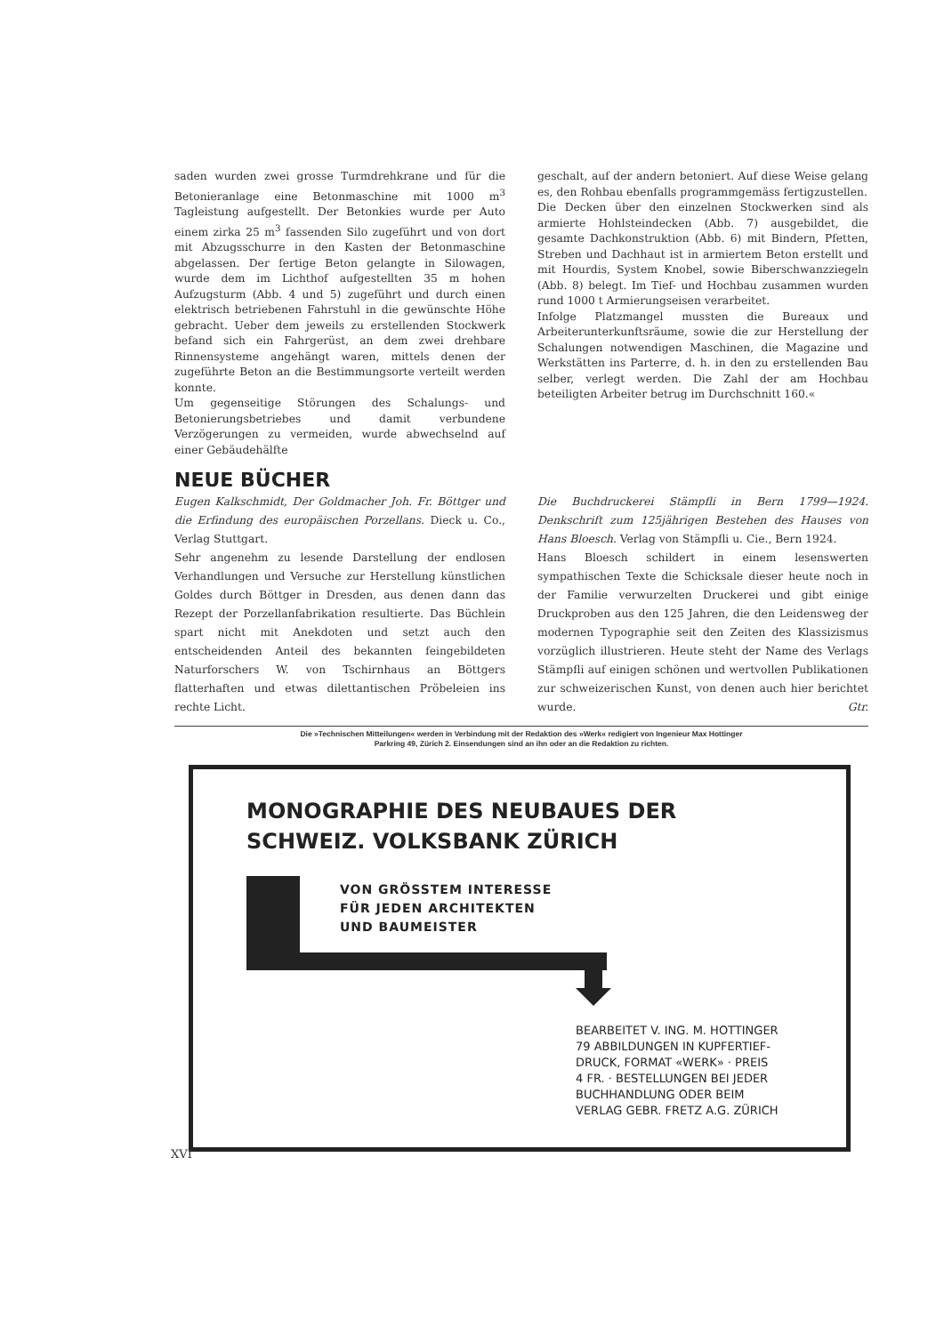saden wurden zwei grosse Turmdrehkrane und für die Betonieranlage eine Betonmaschine mit 1000 m<sup>3</sup> Tagleistung aufgestellt. Der Betonkies wurde per Auto einem zirka 25 m<sup>3</sup> fassenden Silo zugeführt und von dort mit Abzugsschurre in den Kasten der Betonmaschine abgelassen. Der fertige Beton gelangte in Silowagen, wurde dem im Lichthof aufgestellten 35 m hohen Aufzugsturm (Abb. 4 und 5) zugeführt und durch einen elektrisch betriebenen Fahrstuhl in die gewünschte Höhe gebracht. Ueber dem jeweils zu erstellenden Stockwerk befand sich ein Fahrgerüst, an dem zwei drehbare Rinnensysteme angehängt waren, mittels denen der zugeführte Beton an die Bestimmungsorte verteilt werden konnte.
Um gegenseitige Störungen des Schalungs- und Betonierungsbetriebes und damit verbundene Verzögerungen zu vermeiden, wurde abwechselnd auf einer Gebäudehälfte
geschalt, auf der andern betoniert. Auf diese Weise gelang es, den Rohbau ebenfalls programmgemäss fertigzustellen.
Die Decken über den einzelnen Stockwerken sind als armierte Hohlsteindecken (Abb. 7) ausgebildet, die gesamte Dachkonstruktion (Abb. 6) mit Bindern, Pfetten, Streben und Dachhaut ist in armiertem Beton erstellt und mit Hourdis, System Knobel, sowie Biberschwanzziegeln (Abb. 8) belegt. Im Tief- und Hochbau zusammen wurden rund 1000 t Armierungseisen verarbeitet.
Infolge Platzmangel mussten die Bureaux und Arbeiterunterkunftsräume, sowie die zur Herstellung der Schalungen notwendigen Maschinen, die Magazine und Werkstätten ins Parterre, d. h. in den zu erstellenden Bau selber, verlegt werden. Die Zahl der am Hochbau beteiligten Arbeiter betrug im Durchschnitt 160.«
NEUE BÜCHER
Eugen Kalkschmidt, Der Goldmacher Joh. Fr. Böttger und die Erfindung des europäischen Porzellans. Dieck u. Co., Verlag Stuttgart.
Sehr angenehm zu lesende Darstellung der endlosen Verhandlungen und Versuche zur Herstellung künstlichen Goldes durch Böttger in Dresden, aus denen dann das Rezept der Porzellanfabrikation resultierte. Das Büchlein spart nicht mit Anekdoten und setzt auch den entscheidenden Anteil des bekannten feingebildeten Naturforschers W. von Tschirnhaus an Böttgers flatterhaften und etwas dilettantischen Pröbeleien ins rechte Licht.
Die Buchdruckerei Stämpfli in Bern 1799—1924. Denkschrift zum 125jährigen Bestehen des Hauses von Hans Bloesch. Verlag von Stämpfli u. Cie., Bern 1924.
Hans Bloesch schildert in einem lesenswerten sympathischen Texte die Schicksale dieser heute noch in der Familie verwurzelten Druckerei und gibt einige Druckproben aus den 125 Jahren, die den Leidensweg der modernen Typographie seit den Zeiten des Klassizismus vorzüglich illustrieren. Heute steht der Name des Verlags Stämpfli auf einigen schönen und wertvollen Publikationen zur schweizerischen Kunst, von denen auch hier berichtet wurde. Gtr.
Die »Technischen Mitteilungen« werden in Verbindung mit der Redaktion des »Werk« redigiert von Ingenieur Max Hottinger
Parkring 49, Zürich 2. Einsendungen sind an ihn oder an die Redaktion zu richten.
MONOGRAPHIE DES NEUBAUES DER
SCHWEIZ. VOLKSBANK ZÜRICH
VON GRÖSSTEM INTERESSE
FÜR JEDEN ARCHITEKTEN
UND BAUMEISTER
BEARBEITET V. ING. M. HOTTINGER
79 ABBILDUNGEN IN KUPFERTIEF-
DRUCK, FORMAT «WERK» · PREIS
4 FR. · BESTELLUNGEN BEI JEDER
BUCHHANDLUNG ODER BEIM
VERLAG GEBR. FRETZ A.G. ZÜRICH
XVI